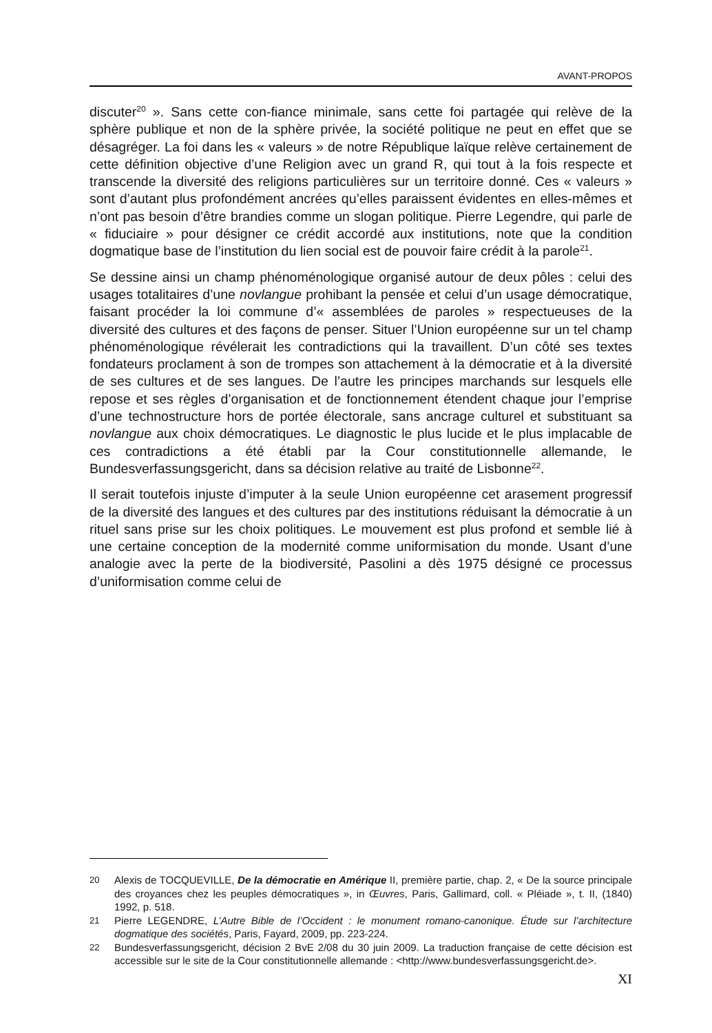AVANT-PROPOS
discuter<sup>20</sup> ». Sans cette con-fiance minimale, sans cette foi partagée qui relève de la sphère publique et non de la sphère privée, la société politique ne peut en effet que se désagréger. La foi dans les « valeurs » de notre République laïque relève certainement de cette définition objective d’une Religion avec un grand R, qui tout à la fois respecte et transcende la diversité des religions particulières sur un territoire donné. Ces « valeurs » sont d’autant plus profondément ancrées qu’elles paraissent évidentes en elles-mêmes et n’ont pas besoin d’être brandies comme un slogan politique. Pierre Legendre, qui parle de « fiduciaire » pour désigner ce crédit accordé aux institutions, note que la condition dogmatique base de l’institution du lien social est de pouvoir faire crédit à la parole<sup>21</sup>.
Se dessine ainsi un champ phénoménologique organisé autour de deux pôles : celui des usages totalitaires d’une novlangue prohibant la pensée et celui d’un usage démocratique, faisant procéder la loi commune d’« assemblées de paroles » respectueuses de la diversité des cultures et des façons de penser. Situer l’Union européenne sur un tel champ phénoménologique révélerait les contradictions qui la travaillent. D’un côté ses textes fondateurs proclament à son de trompes son attachement à la démocratie et à la diversité de ses cultures et de ses langues. De l’autre les principes marchands sur lesquels elle repose et ses règles d’organisation et de fonctionnement étendent chaque jour l’emprise d’une technostructure hors de portée électorale, sans ancrage culturel et substituant sa novlangue aux choix démocratiques. Le diagnostic le plus lucide et le plus implacable de ces contradictions a été établi par la Cour constitutionnelle allemande, le Bundesverfassungsgericht, dans sa décision relative au traité de Lisbonne<sup>22</sup>.
Il serait toutefois injuste d’imputer à la seule Union européenne cet arasement progressif de la diversité des langues et des cultures par des institutions réduisant la démocratie à un rituel sans prise sur les choix politiques. Le mouvement est plus profond et semble lié à une certaine conception de la modernité comme uniformisation du monde. Usant d’une analogie avec la perte de la biodiversité, Pasolini a dès 1975 désigné ce processus d’uniformisation comme celui de
20 Alexis de TOCQUEVILLE, De la démocratie en Amérique II, première partie, chap. 2, « De la source principale des croyances chez les peuples démocratiques », in Œuvres, Paris, Gallimard, coll. « Pléiade », t. II, (1840) 1992, p. 518.
21 Pierre LEGENDRE, L’Autre Bible de l’Occident : le monument romano-canonique. Étude sur l’architecture dogmatique des sociétés, Paris, Fayard, 2009, pp. 223-224.
22 Bundesverfassungsgericht, décision 2 BvE 2/08 du 30 juin 2009. La traduction française de cette décision est accessible sur le site de la Cour constitutionnelle allemande : <http://www.bundesverfassungsgericht.de>.
XI